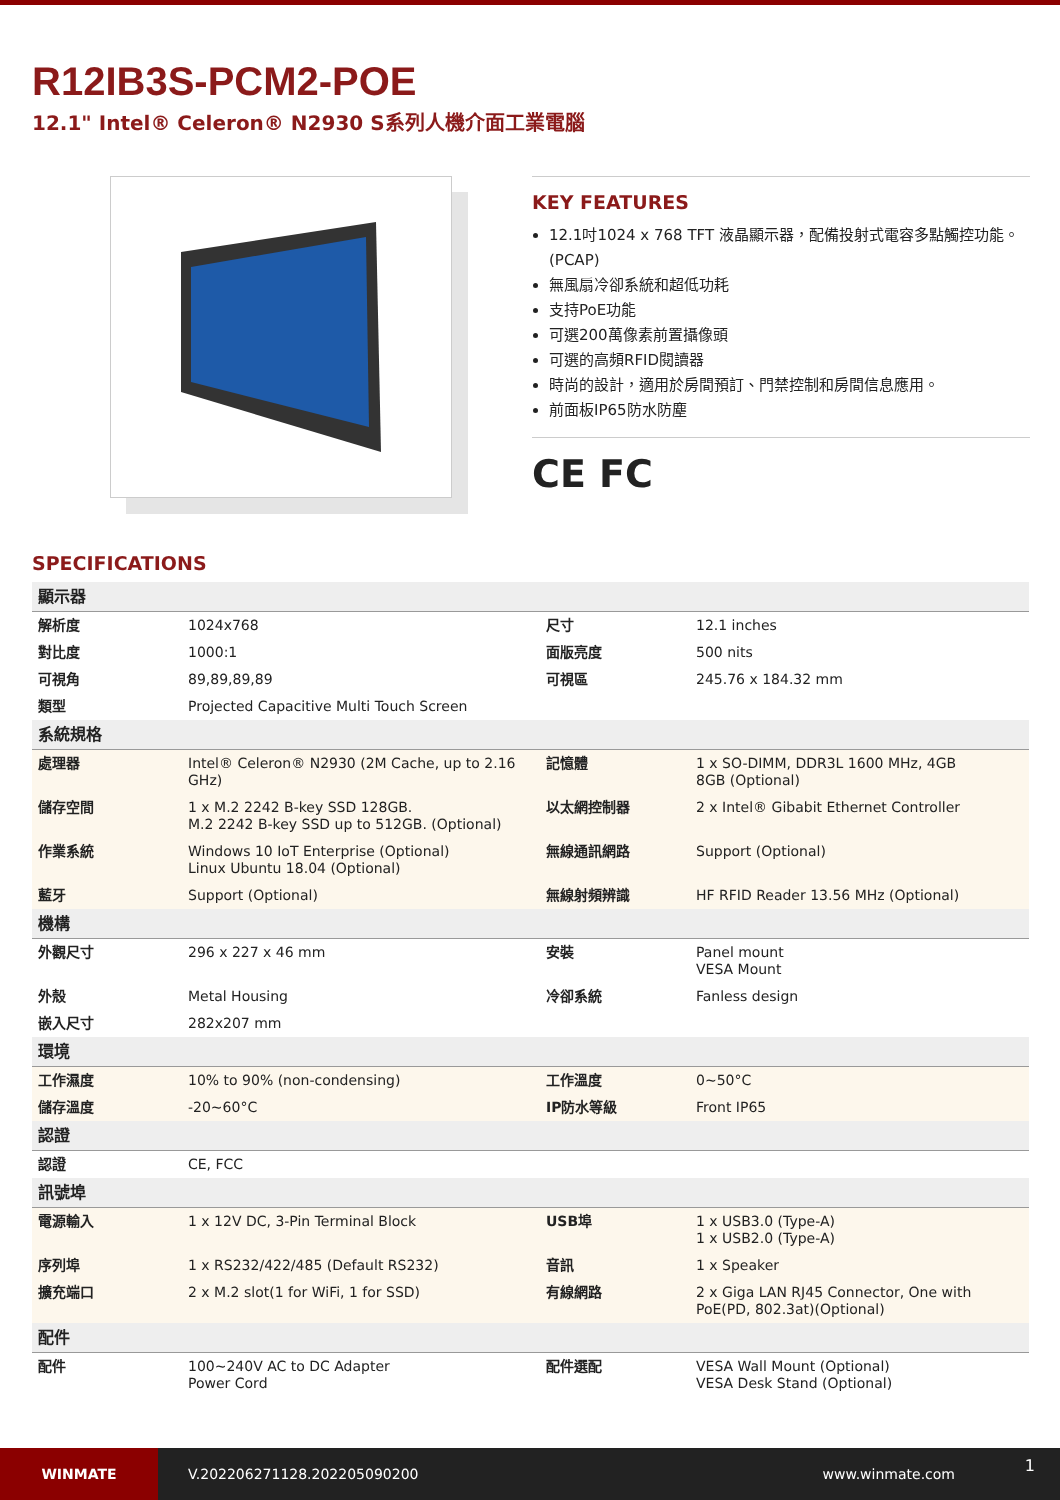R12IB3S-PCM2-POE
12.1" Intel® Celeron® N2930 S系列人機介面工業電腦
KEY FEATURES
12.1吋1024 x 768 TFT 液晶顯示器，配備投射式電容多點觸控功能。(PCAP)
無風扇冷卻系統和超低功耗
支持PoE功能
可選200萬像素前置攝像頭
可選的高頻RFID閱讀器
時尚的設計，適用於房間預訂、門禁控制和房間信息應用。
前面板IP65防水防塵
CE FC
SPECIFICATIONS
| 顯示器 | | | |
| 解析度 | 1024x768 | 尺寸 | 12.1 inches |
| 對比度 | 1000:1 | 面版亮度 | 500 nits |
| 可視角 | 89,89,89,89 | 可視區 | 245.76 x 184.32 mm |
| 類型 | Projected Capacitive Multi Touch Screen | | |
| 系統規格 | | | |
| 處理器 | Intel® Celeron® N2930 (2M Cache, up to 2.16 GHz) | 記憶體 | 1 x SO-DIMM, DDR3L 1600 MHz, 4GB 8GB (Optional) |
| 儲存空間 | 1 x M.2 2242 B-key SSD 128GB. M.2 2242 B-key SSD up to 512GB. (Optional) | 以太網控制器 | 2 x Intel® Gibabit Ethernet Controller |
| 作業系統 | Windows 10 IoT Enterprise (Optional) Linux Ubuntu 18.04 (Optional) | 無線通訊網路 | Support (Optional) |
| 藍牙 | Support (Optional) | 無線射頻辨識 | HF RFID Reader 13.56 MHz (Optional) |
| 機構 | | | |
| 外觀尺寸 | 296 x 227 x 46 mm | 安裝 | Panel mount VESA Mount |
| 外殼 | Metal Housing | 冷卻系統 | Fanless design |
| 嵌入尺寸 | 282x207 mm | | |
| 環境 | | | |
| 工作濕度 | 10% to 90% (non-condensing) | 工作溫度 | 0~50°C |
| 儲存溫度 | -20~60°C | IP防水等級 | Front IP65 |
| 認證 | | | |
| 認證 | CE, FCC | | |
| 訊號埠 | | | |
| 電源輸入 | 1 x 12V DC, 3-Pin Terminal Block | USB埠 | 1 x USB3.0 (Type-A) 1 x USB2.0 (Type-A) |
| 序列埠 | 1 x RS232/422/485 (Default RS232) | 音訊 | 1 x Speaker |
| 擴充端口 | 2 x M.2 slot(1 for WiFi, 1 for SSD) | 有線網路 | 2 x Giga LAN RJ45 Connector, One with PoE(PD, 802.3at)(Optional) |
| 配件 | | | |
| 配件 | 100~240V AC to DC Adapter Power Cord | 配件選配 | VESA Wall Mount (Optional) VESA Desk Stand (Optional) |
WINMATE
V.202206271128.202205090200 www.winmate.com
1